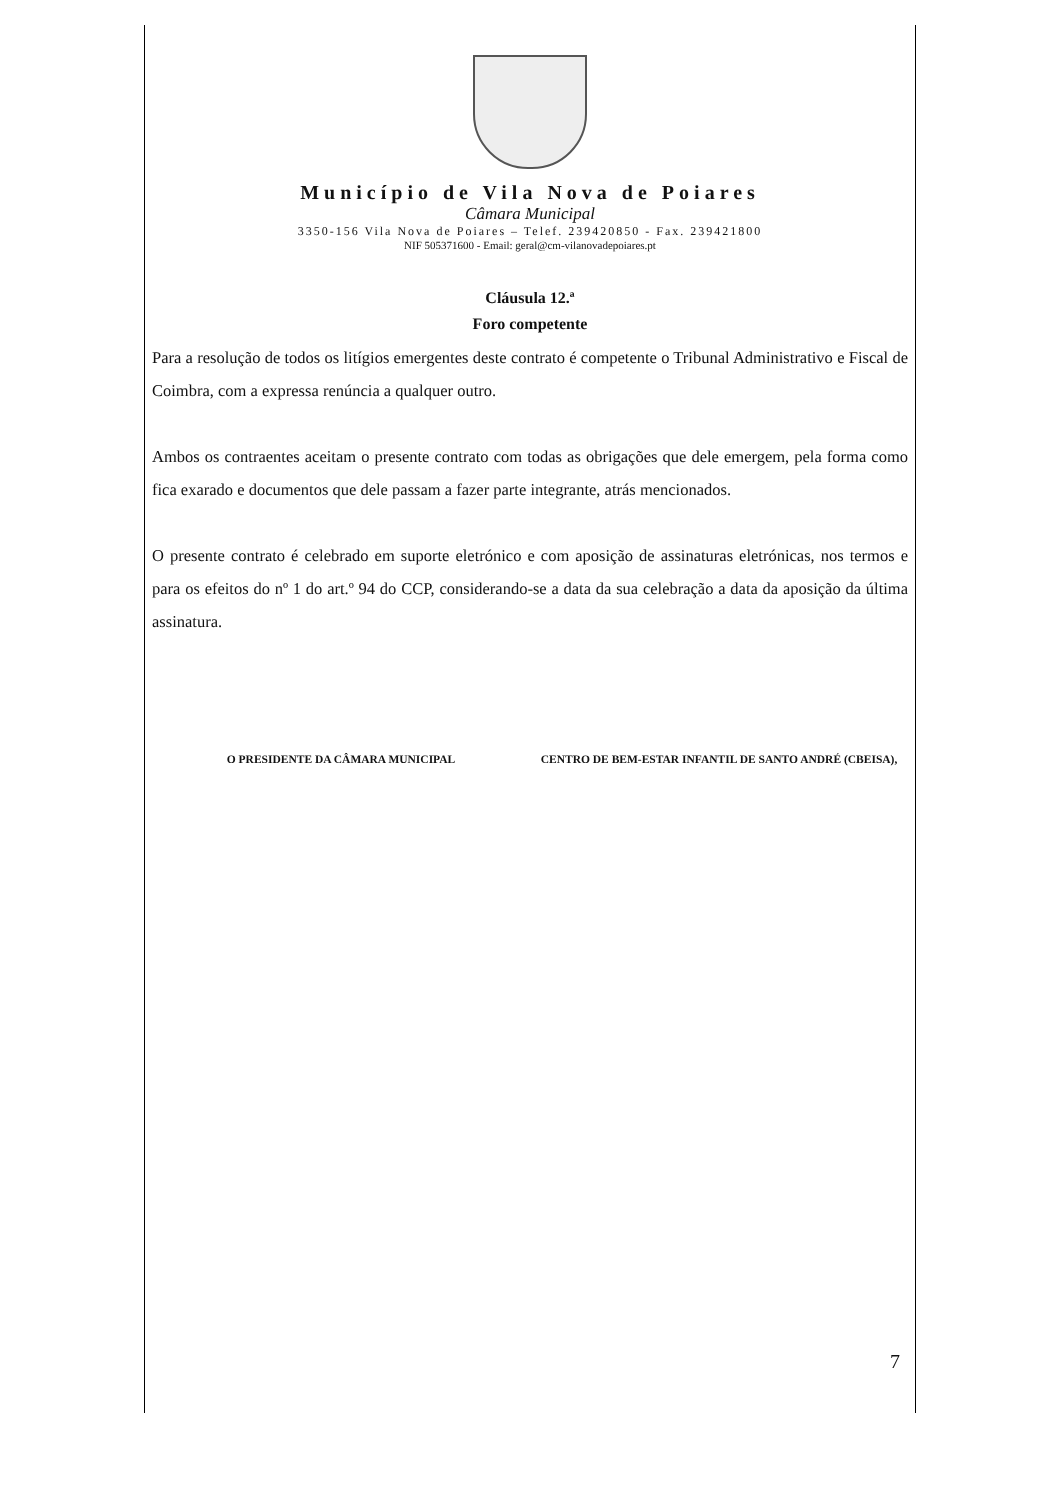Município de Vila Nova de Poiares
Câmara Municipal
3350-156 Vila Nova de Poiares – Telef. 239420850 - Fax. 239421800
NIF 505371600 - Email: geral@cm-vilanovadepoiares.pt
Cláusula 12.ª
Foro competente
Para a resolução de todos os litígios emergentes deste contrato é competente o Tribunal Administrativo e Fiscal de Coimbra, com a expressa renúncia a qualquer outro.
Ambos os contraentes aceitam o presente contrato com todas as obrigações que dele emergem, pela forma como fica exarado e documentos que dele passam a fazer parte integrante, atrás mencionados.
O presente contrato é celebrado em suporte eletrónico e com aposição de assinaturas eletrónicas, nos termos e para os efeitos do nº 1 do art.º 94 do CCP, considerando-se a data da sua celebração a data da aposição da última assinatura.
O PRESIDENTE DA CÂMARA MUNICIPAL
CENTRO DE BEM-ESTAR INFANTIL DE SANTO ANDRÉ (CBEISA),
7